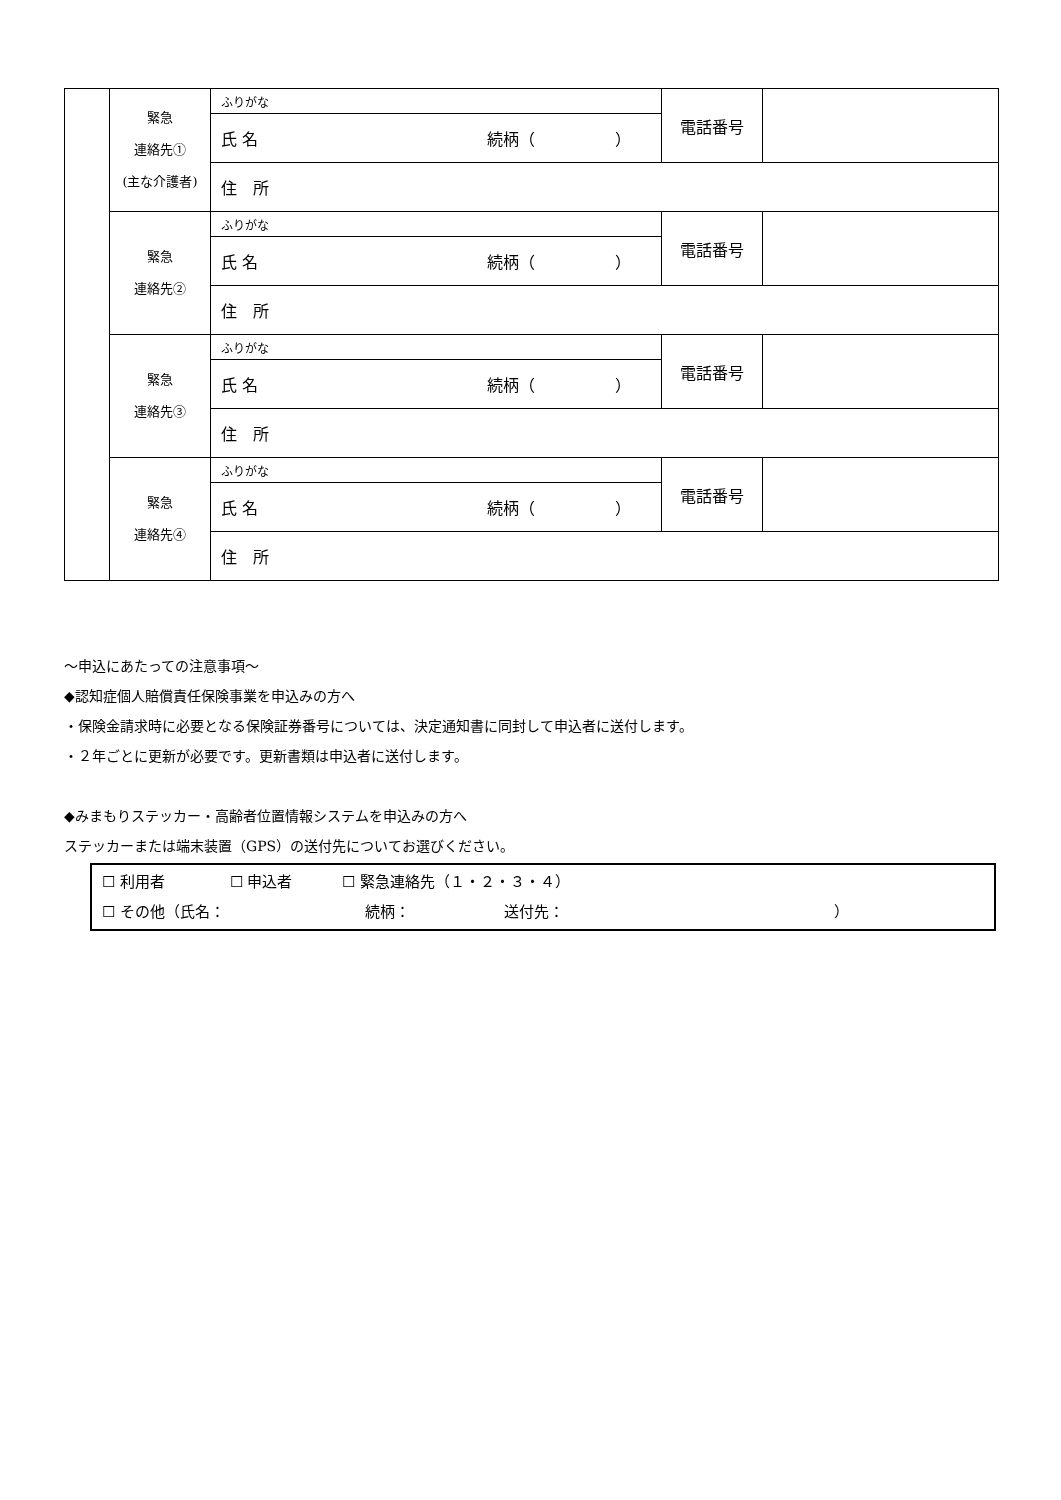| | 緊急 連絡先① (主な介護者) | ふりがな | 電話番号 | |
| | | 氏 名 続柄（ ） | | |
| | | 住 所 | | |
| | 緊急 連絡先② | ふりがな | 電話番号 | |
| | | 氏 名 続柄（ ） | | |
| | | 住 所 | | |
| | 緊急 連絡先③ | ふりがな | 電話番号 | |
| | | 氏 名 続柄（ ） | | |
| | | 住 所 | | |
| | 緊急 連絡先④ | ふりがな | 電話番号 | |
| | | 氏 名 続柄（ ） | | |
| | | 住 所 | | |
～申込にあたっての注意事項～
◆認知症個人賠償責任保険事業を申込みの方へ
・保険金請求時に必要となる保険証券番号については、決定通知書に同封して申込者に送付します。
・２年ごとに更新が必要です。更新書類は申込者に送付します。
◆みまもりステッカー・高齢者位置情報システムを申込みの方へ
ステッカーまたは端末装置（GPS）の送付先についてお選びください。
☐ 利用者　　　　 ☐ 申込者　　　 ☐ 緊急連絡先（１・２・３・４）
☐ その他（氏名：　　　　　　　　　 続柄：　　　　　　 送付先：　　　　　　　　　　　　　　　　　　）